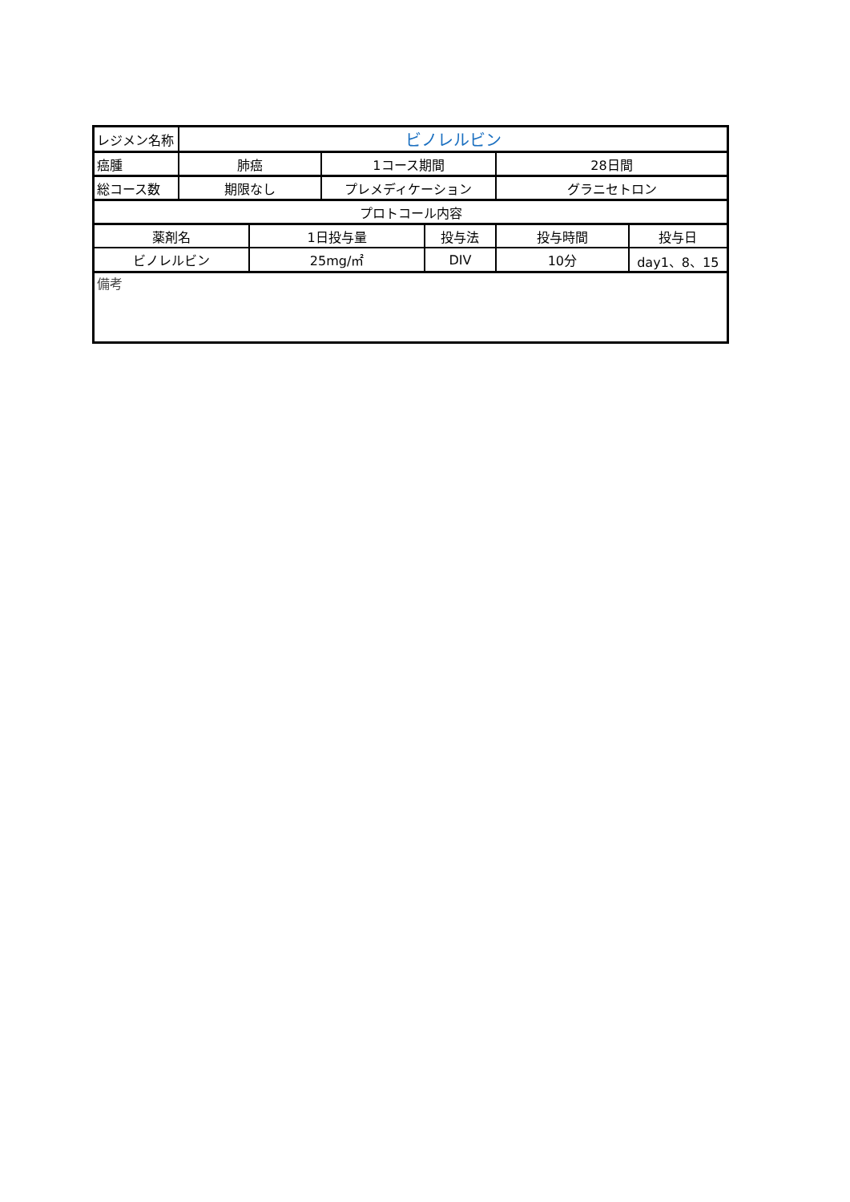| レジメン名称 | ビノレルビン | | | | | |
| 癌腫 | 肺癌 | | 1コース期間 | | 28日間 | |
| 総コース数 | 期限なし | | プレメディケーション | | グラニセトロン | |
| プロトコール内容 | | | | | | |
| 薬剤名 | | 1日投与量 | | 投与法 | 投与時間 | 投与日 |
| ビノレルビン | | 25mg/㎡ | | DIV | 10分 | day1、8、15 |
| 備考 | | | | | | |